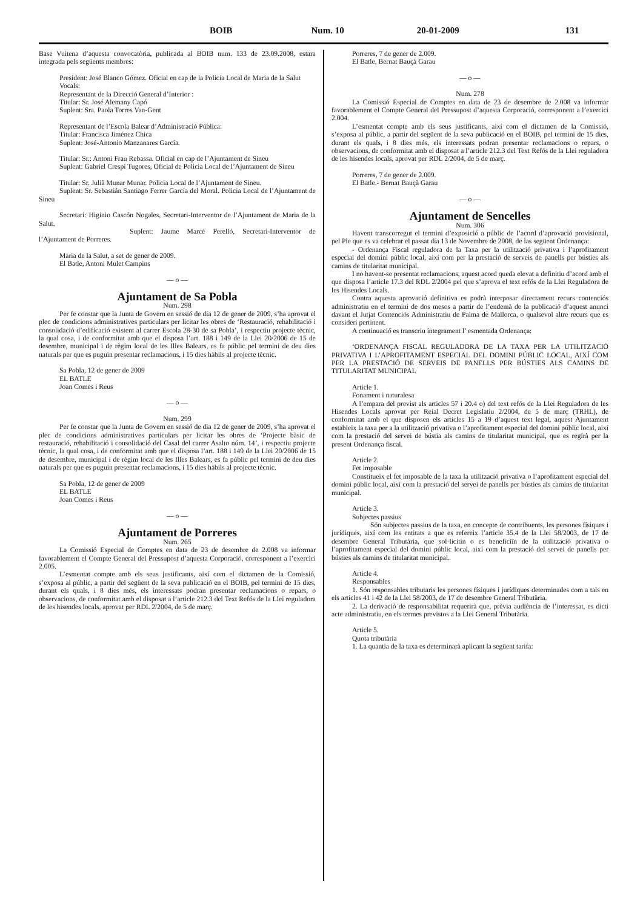BOIB Num. 10 20-01-2009 131
Base Vuitena d’aquesta convocatòria, publicada al BOIB num. 133 de 23.09.2008, estara integrada pels següents membres:
President: José Blanco Gómez. Oficial en cap de la Policia Local de Maria de la Salut
Vocals:
Representant de la Direcció General d’Interior :
Titular: Sr. José Alemany Capó
Suplent: Sra. Paola Torres Van-Gent
Representant de l’Escola Balear d’Administració Pública:
Titular: Francisca Jiménez Chica
Suplent: José-Antonio Manzanares García.
Titular: Sr.: Antoni Frau Rebassa. Oficial en cap de l’Ajuntament de Sineu
Suplent: Gabriel Crespí Tugores, Oficial de Policia Local de l’Ajuntament de Sineu
Titular: Sr. Julià Munar Munar. Policia Local de l’Ajuntament de Sineu.
Suplent: Sr. Sebastián Santiago Ferrer García del Moral. Policia Local de l’Ajuntament de Sineu
Secretari: Higinio Cascón Nogales, Secretari-Interventor de l’Ajuntament de Maria de la Salut.
Suplent: Jaume Marcé Perelló, Secretari-Interventor de l’Ajuntament de Porreres.
Maria de la Salut, a set de gener de 2009.
El Batle, Antoni Mulet Campins
— o —
Ajuntament de Sa Pobla
Num. 298
Per fe constar que la Junta de Govern en sessió de dia 12 de gener de 2009, s’ha aprovat el plec de condicions administratives particulars per licitar les obres de ‘Restauració, rehabilitació i consolidació d’edificació existent al carrer Escola 28-30 de sa Pobla’, i respectiu projecte tècnic, la qual cosa, i de conformitat amb que el disposa l’art. 188 i 149 de la Llei 20/2006 de 15 de desembre, municipal i de règim local de les Illes Balears, es fa públic pel termini de deu dies naturals per que es puguin presentar reclamacions, i 15 dies hàbils al projecte tècnic.
Sa Pobla, 12 de gener de 2009
EL BATLE
Joan Comes i Reus
— o —
Num. 299
Per fe constar que la Junta de Govern en sessió de dia 12 de gener de 2009, s’ha aprovat el plec de condicions administratives particulars per licitar les obres de ‘Projecte bàsic de restauració, rehabilitació i consolidació del Casal del carrer Asalto núm. 14’, i respectiu projecte tècnic, la qual cosa, i de conformitat amb que el disposa l’art. 188 i 149 de la Llei 20/2006 de 15 de desembre, municipal i de règim local de les Illes Balears, es fa públic pel termini de deu dies naturals per que es puguin presentar reclamacions, i 15 dies hàbils al projecte tècnic.
Sa Pobla, 12 de gener de 2009
EL BATLE
Joan Comes i Reus
— o —
Ajuntament de Porreres
Num. 265
La Comissió Especial de Comptes en data de 23 de desembre de 2.008 va informar favorablement el Compte General del Pressupost d’aquesta Corporació, corresponent a l’exercici 2.005.
L’esmentat compte amb els seus justificants, així com el dictamen de la Comissió, s’exposa al públic, a partir del següent de la seva publicació en el BOIB, pel termini de 15 dies, durant els quals, i 8 dies més, els interessats podran presentar reclamacions o repars, o observacions, de conformitat amb el disposat a l’article 212.3 del Text Refós de la Llei reguladora de les hisendes locals, aprovat per RDL 2/2004, de 5 de març.
Porreres, 7 de gener de 2.009.
El Batle, Bernat Bauçà Garau
— o —
Num. 278
La Comissió Especial de Comptes en data de 23 de desembre de 2.008 va informar favorablement el Compte General del Pressupost d’aquesta Corporació, corresponent a l’exercici 2.004.
L’esmentat compte amb els seus justificants, així com el dictamen de la Comissió, s’exposa al públic, a partir del següent de la seva publicació en el BOIB, pel termini de 15 dies, durant els quals, i 8 dies més, els interessats podran presentar reclamacions o repars, o observacions, de conformitat amb el disposat a l’article 212.3 del Text Refós de la Llei reguladora de les hisendes locals, aprovat per RDL 2/2004, de 5 de març.
Porreres, 7 de gener de 2.009.
El Batle.- Bernat Bauçà Garau
— o —
Ajuntament de Sencelles
Num. 306
Havent transcorregut el termini d’exposició a públic de l’acord d’aprovació provisional, pel Ple que es va celebrar el passat dia 13 de Novembre de 2008, de las següent Ordenança:
- Ordenança Fiscal reguladora de la Taxa per la utilització privativa i l’aprofitament especial del domini públic local, així com per la prestació de serveis de panells per bústies als camins de titularitat municipal.
I no havent-se presentat reclamacions, aquest acord queda elevat a definitiu d’acord amb el que disposa l’article 17.3 del RDL 2/2004 pel que s’aprova el text refós de la Llei Reguladora de les Hisendes Locals.
Contra aquesta aprovació definitiva es podrà interposar directament recurs contenciós administratiu en el termini de dos mesos a partir de l’endemà de la publicació d’aquest anunci davant el Jutjat Contenciós Administratiu de Palma de Mallorca, o qualsevol altre recurs que es consideri pertinent.
A continuació es transcriu íntegrament l’ esmentada Ordenança:
‘ORDENANÇA FISCAL REGULADORA DE LA TAXA PER LA UTILITZACIÓ PRIVATIVA I L’APROFITAMENT ESPECIAL DEL DOMINI PÚBLIC LOCAL, AIXÍ COM PER LA PRESTACIÓ DE SERVEIS DE PANELLS PER BÚSTIES ALS CAMINS DE TITULARITAT MUNICIPAL
Article 1.
Fonament i naturalesa
A l’empara del previst als articles 57 i 20.4 o) del text refós de la Llei Reguladora de les Hisendes Locals aprovat per Reial Decret Legislatiu 2/2004, de 5 de març (TRHL), de conformitat amb el que disposen els articles 15 a 19 d’aquest text legal, aquest Ajuntament estableix la taxa per a la utilització privativa o l’aprofitament especial del domini públic local, així com la prestació del servei de bústia als camins de titularitat municipal, que es regirà per la present Ordenança fiscal.
Article 2.
Fet imposable
Constitueix el fet imposable de la taxa la utilització privativa o l’aprofitament especial del domini públic local, així com la prestació del servei de panells per bústies als camins de titularitat municipal.
Article 3.
Subjectes passius
Són subjectes passius de la taxa, en concepte de contribuents, les persones físiques i jurídiques, així com les entitats a que es refereix l’article 35.4 de la Llei 58/2003, de 17 de desembre General Tributària, que sol·licitin o es beneficiïn de la utilització privativa o l’aprofitament especial del domini públic local, així com la prestació del servei de panells per bústies als camins de titularitat municipal.
Article 4.
Responsables
1. Són responsables tributaris les persones físiques i jurídiques determinades com a tals en els articles 41 i 42 de la Llei 58/2003, de 17 de desembre General Tributària.
2. La derivació de responsabilitat requerirà que, prèvia audiència de l’interessat, es dicti acte administratiu, en els termes previstos a la Llei General Tributària.
Article 5.
Quota tributària
1. La quantia de la taxa es determinarà aplicant la següent tarifa: